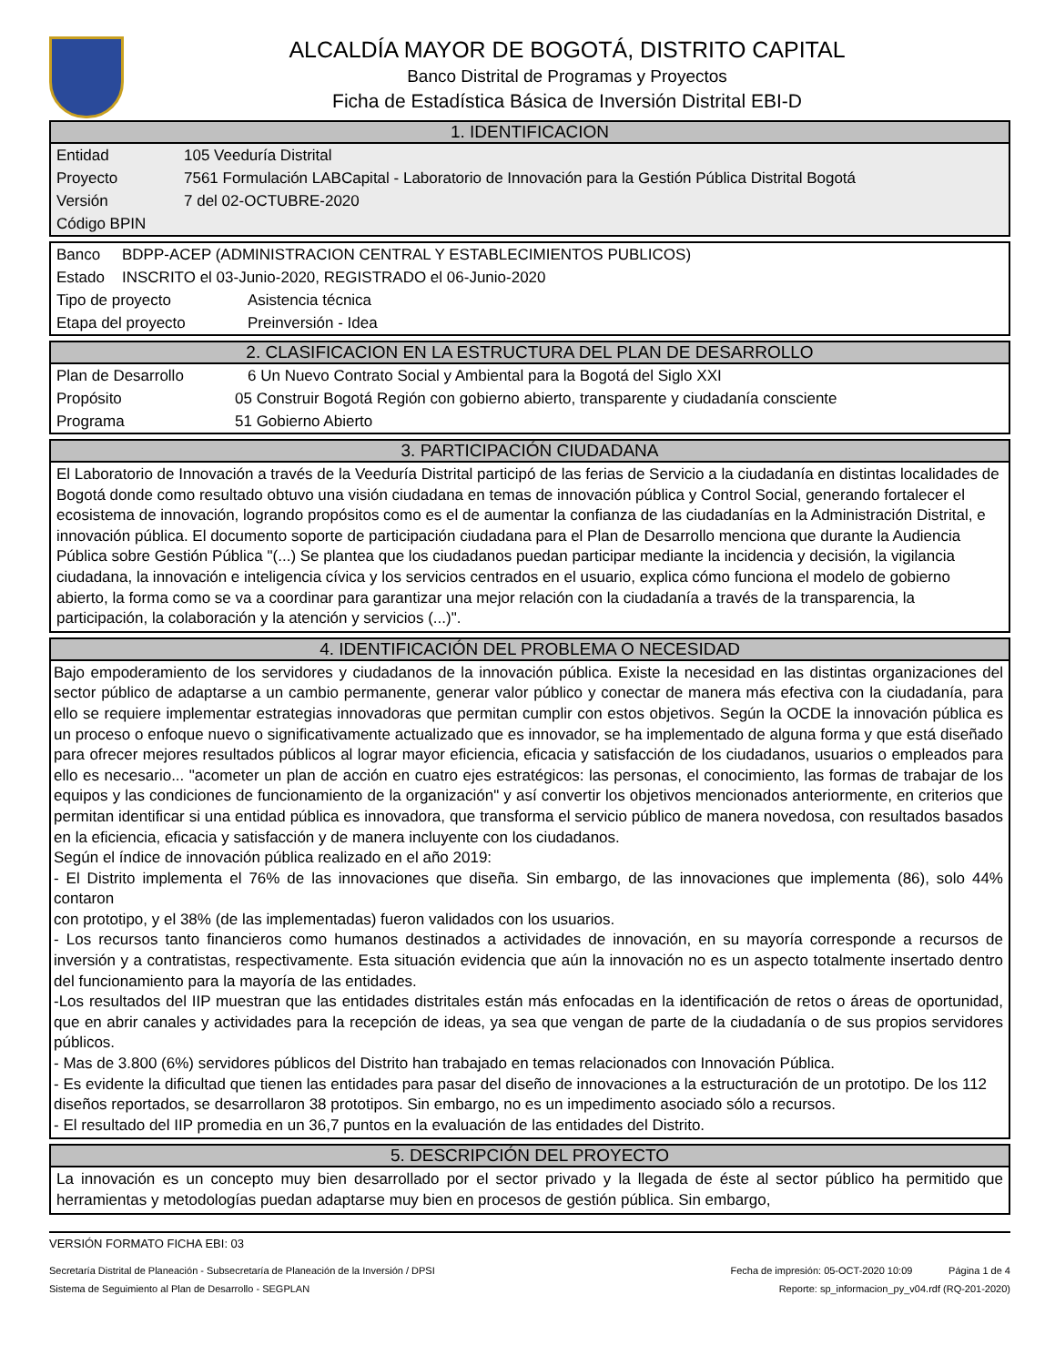ALCALDÍA MAYOR DE BOGOTÁ, DISTRITO CAPITAL
Banco Distrital de Programas y Proyectos
Ficha de Estadística Básica de Inversión Distrital EBI-D
1. IDENTIFICACION
Entidad 105 Veeduría Distrital
Proyecto 7561 Formulación LABCapital - Laboratorio de Innovación para la Gestión Pública Distrital Bogotá
Versión 7 del 02-OCTUBRE-2020
Código BPIN
Banco BDPP-ACEP (ADMINISTRACION CENTRAL Y ESTABLECIMIENTOS PUBLICOS)
Estado INSCRITO el 03-Junio-2020, REGISTRADO el 06-Junio-2020
Tipo de proyecto Asistencia técnica
Etapa del proyecto Preinversión - Idea
2. CLASIFICACION EN LA ESTRUCTURA DEL PLAN DE DESARROLLO
Plan de Desarrollo 6 Un Nuevo Contrato Social y Ambiental para la Bogotá del Siglo XXI
Propósito 05 Construir Bogotá Región con gobierno abierto, transparente y ciudadanía consciente
Programa 51 Gobierno Abierto
3. PARTICIPACIÓN CIUDADANA
El Laboratorio de Innovación a través de la Veeduría Distrital participó de las ferias de Servicio a la ciudadanía en distintas localidades de Bogotá donde como resultado obtuvo una visión ciudadana en temas de innovación pública y Control Social, generando fortalecer el ecosistema de innovación, logrando propósitos como es el de aumentar la confianza de las ciudadanías en la Administración Distrital, e innovación pública. El documento soporte de participación ciudadana para el Plan de Desarrollo menciona que durante la Audiencia Pública sobre Gestión Pública "(...) Se plantea que los ciudadanos puedan participar mediante la incidencia y decisión, la vigilancia ciudadana, la innovación e inteligencia cívica y los servicios centrados en el usuario, explica cómo funciona el modelo de gobierno abierto, la forma como se va a coordinar para garantizar una mejor relación con la ciudadanía a través de la transparencia, la participación, la colaboración y la atención y servicios (...)".
4. IDENTIFICACIÓN DEL PROBLEMA O NECESIDAD
Bajo empoderamiento de los servidores y ciudadanos de la innovación pública. Existe la necesidad en las distintas organizaciones del sector público de adaptarse a un cambio permanente, generar valor público y conectar de manera más efectiva con la ciudadanía, para ello se requiere implementar estrategias innovadoras que permitan cumplir con estos objetivos. Según la OCDE la innovación pública es un proceso o enfoque nuevo o significativamente actualizado que es innovador, se ha implementado de alguna forma y que está diseñado para ofrecer mejores resultados públicos al lograr mayor eficiencia, eficacia y satisfacción de los ciudadanos, usuarios o empleados para ello es necesario... "acometer un plan de acción en cuatro ejes estratégicos: las personas, el conocimiento, las formas de trabajar de los equipos y las condiciones de funcionamiento de la organización" y así convertir los objetivos mencionados anteriormente, en criterios que permitan identificar si una entidad pública es innovadora, que transforma el servicio público de manera novedosa, con resultados basados en la eficiencia, eficacia y satisfacción y de manera incluyente con los ciudadanos.
Según el índice de innovación pública realizado en el año 2019:
- El Distrito implementa el 76% de las innovaciones que diseña. Sin embargo, de las innovaciones que implementa (86), solo 44% contaron
con prototipo, y el 38% (de las implementadas) fueron validados con los usuarios.
- Los recursos tanto financieros como humanos destinados a actividades de innovación, en su mayoría corresponde a recursos de inversión y a contratistas, respectivamente. Esta situación evidencia que aún la innovación no es un aspecto totalmente insertado dentro del funcionamiento para la mayoría de las entidades.
-Los resultados del IIP muestran que las entidades distritales están más enfocadas en la identificación de retos o áreas de oportunidad, que en abrir canales y actividades para la recepción de ideas, ya sea que vengan de parte de la ciudadanía o de sus propios servidores públicos.
- Mas de 3.800 (6%) servidores públicos del Distrito han trabajado en temas relacionados con Innovación Pública.
- Es evidente la dificultad que tienen las entidades para pasar del diseño de innovaciones a la estructuración de un prototipo. De los 112
diseños reportados, se desarrollaron 38 prototipos. Sin embargo, no es un impedimento asociado sólo a recursos.
- El resultado del IIP promedia en un 36,7 puntos en la evaluación de las entidades del Distrito.
5. DESCRIPCIÓN DEL PROYECTO
La innovación es un concepto muy bien desarrollado por el sector privado y la llegada de éste al sector público ha permitido que herramientas y metodologías puedan adaptarse muy bien en procesos de gestión pública. Sin embargo,
VERSIÓN FORMATO FICHA EBI: 03
Secretaría Distrital de Planeación - Subsecretaría de Planeación de la Inversión / DPSI Fecha de impresión: 05-OCT-2020 10:09 Página 1 de 4
Sistema de Seguimiento al Plan de Desarrollo - SEGPLAN Reporte: sp_informacion_py_v04.rdf (RQ-201-2020)